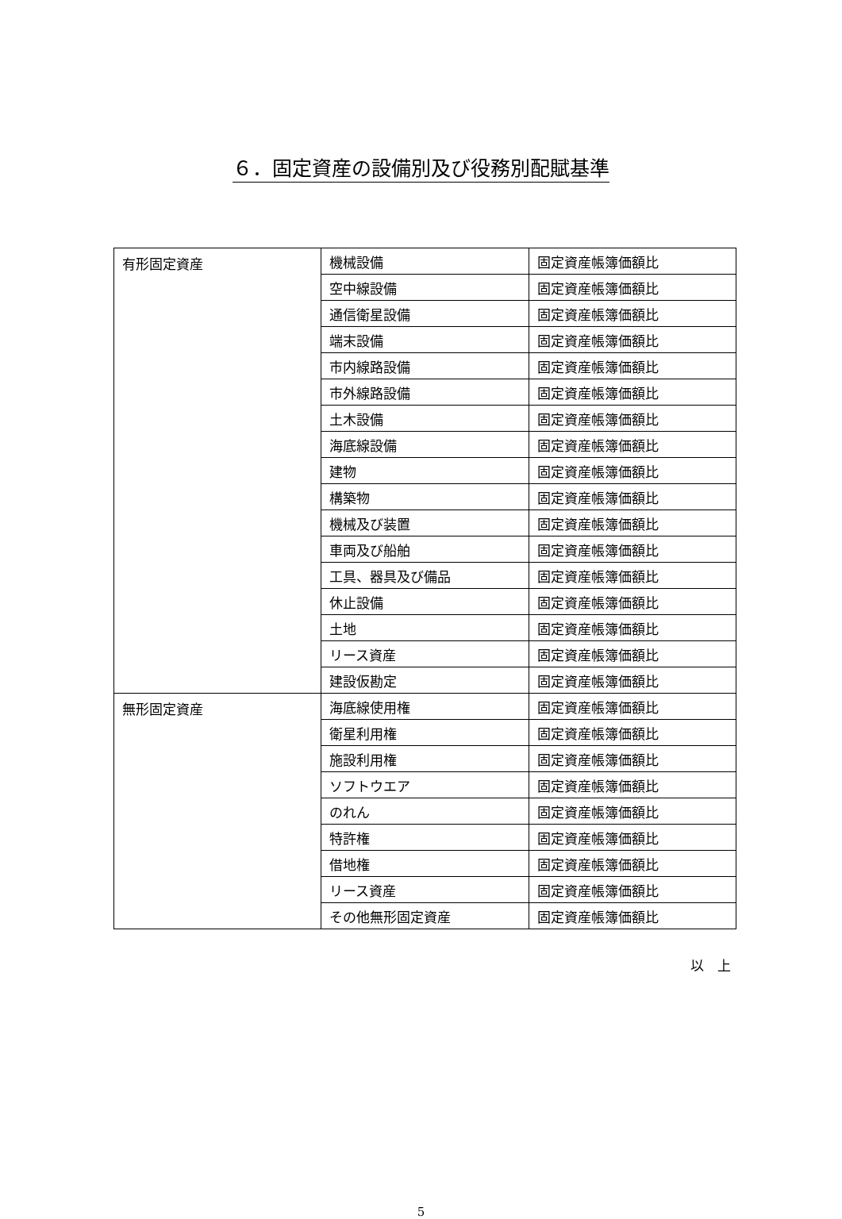６．固定資産の設備別及び役務別配賦基準
| 有形固定資産 | 機械設備 | 固定資産帳簿価額比 |
| | 空中線設備 | 固定資産帳簿価額比 |
| | 通信衛星設備 | 固定資産帳簿価額比 |
| | 端末設備 | 固定資産帳簿価額比 |
| | 市内線路設備 | 固定資産帳簿価額比 |
| | 市外線路設備 | 固定資産帳簿価額比 |
| | 土木設備 | 固定資産帳簿価額比 |
| | 海底線設備 | 固定資産帳簿価額比 |
| | 建物 | 固定資産帳簿価額比 |
| | 構築物 | 固定資産帳簿価額比 |
| | 機械及び装置 | 固定資産帳簿価額比 |
| | 車両及び船舶 | 固定資産帳簿価額比 |
| | 工具、器具及び備品 | 固定資産帳簿価額比 |
| | 休止設備 | 固定資産帳簿価額比 |
| | 土地 | 固定資産帳簿価額比 |
| | リース資産 | 固定資産帳簿価額比 |
| | 建設仮勘定 | 固定資産帳簿価額比 |
| 無形固定資産 | 海底線使用権 | 固定資産帳簿価額比 |
| | 衛星利用権 | 固定資産帳簿価額比 |
| | 施設利用権 | 固定資産帳簿価額比 |
| | ソフトウエア | 固定資産帳簿価額比 |
| | のれん | 固定資産帳簿価額比 |
| | 特許権 | 固定資産帳簿価額比 |
| | 借地権 | 固定資産帳簿価額比 |
| | リース資産 | 固定資産帳簿価額比 |
| | その他無形固定資産 | 固定資産帳簿価額比 |
以　上
5